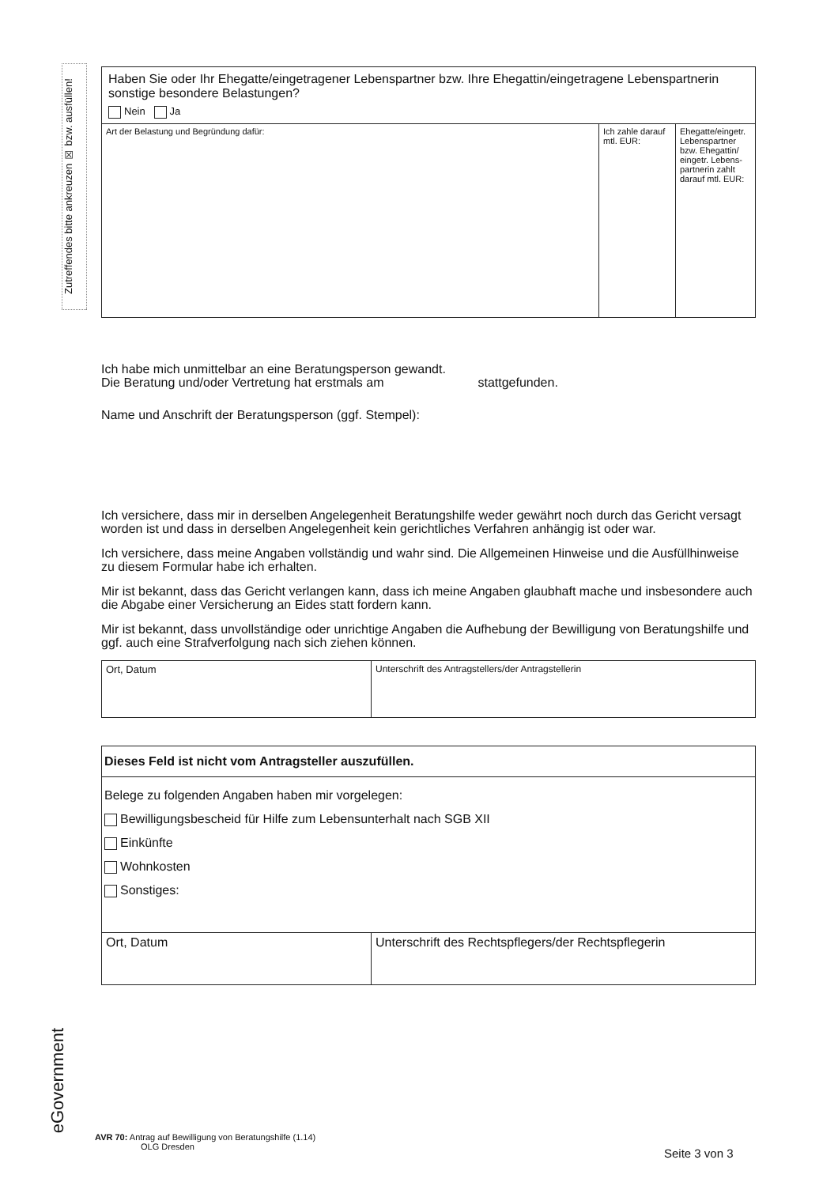Zutreffendes bitte ankreuzen ☒ bzw. ausfüllen!
| Haben Sie oder Ihr Ehegatte/eingetragener Lebenspartner bzw. Ihre Ehegattin/eingetragene Lebenspartnerin sonstige besondere Belastungen? Nein Ja | | |
| Art der Belastung und Begründung dafür: | Ich zahle darauf mtl. EUR: | Ehegatte/eingetr. Lebenspartner bzw. Ehegattin/ eingetr. Lebens-partnerin zahlt darauf mtl. EUR: |
Ich habe mich unmittelbar an eine Beratungsperson gewandt.
Die Beratung und/oder Vertretung hat erstmals am stattgefunden.
Name und Anschrift der Beratungsperson (ggf. Stempel):
Ich versichere, dass mir in derselben Angelegenheit Beratungshilfe weder gewährt noch durch das Gericht versagt worden ist und dass in derselben Angelegenheit kein gerichtliches Verfahren anhängig ist oder war.
Ich versichere, dass meine Angaben vollständig und wahr sind. Die Allgemeinen Hinweise und die Ausfüllhinweise zu diesem Formular habe ich erhalten.
Mir ist bekannt, dass das Gericht verlangen kann, dass ich meine Angaben glaubhaft mache und insbesondere auch die Abgabe einer Versicherung an Eides statt fordern kann.
Mir ist bekannt, dass unvollständige oder unrichtige Angaben die Aufhebung der Bewilligung von Beratungshilfe und ggf. auch eine Strafverfolgung nach sich ziehen können.
| Ort, Datum | Unterschrift des Antragstellers/der Antragstellerin |
| Dieses Feld ist nicht vom Antragsteller auszufüllen. | |
| Belege zu folgenden Angaben haben mir vorgelegen: Bewilligungsbescheid für Hilfe zum Lebensunterhalt nach SGB XII Einkünfte Wohnkosten Sonstiges: | |
| Ort, Datum | Unterschrift des Rechtspflegers/der Rechtspflegerin |
eGovernment
AVR 70: Antrag auf Bewilligung von Beratungshilfe (1.14)
OLG Dresden
Seite 3 von 3